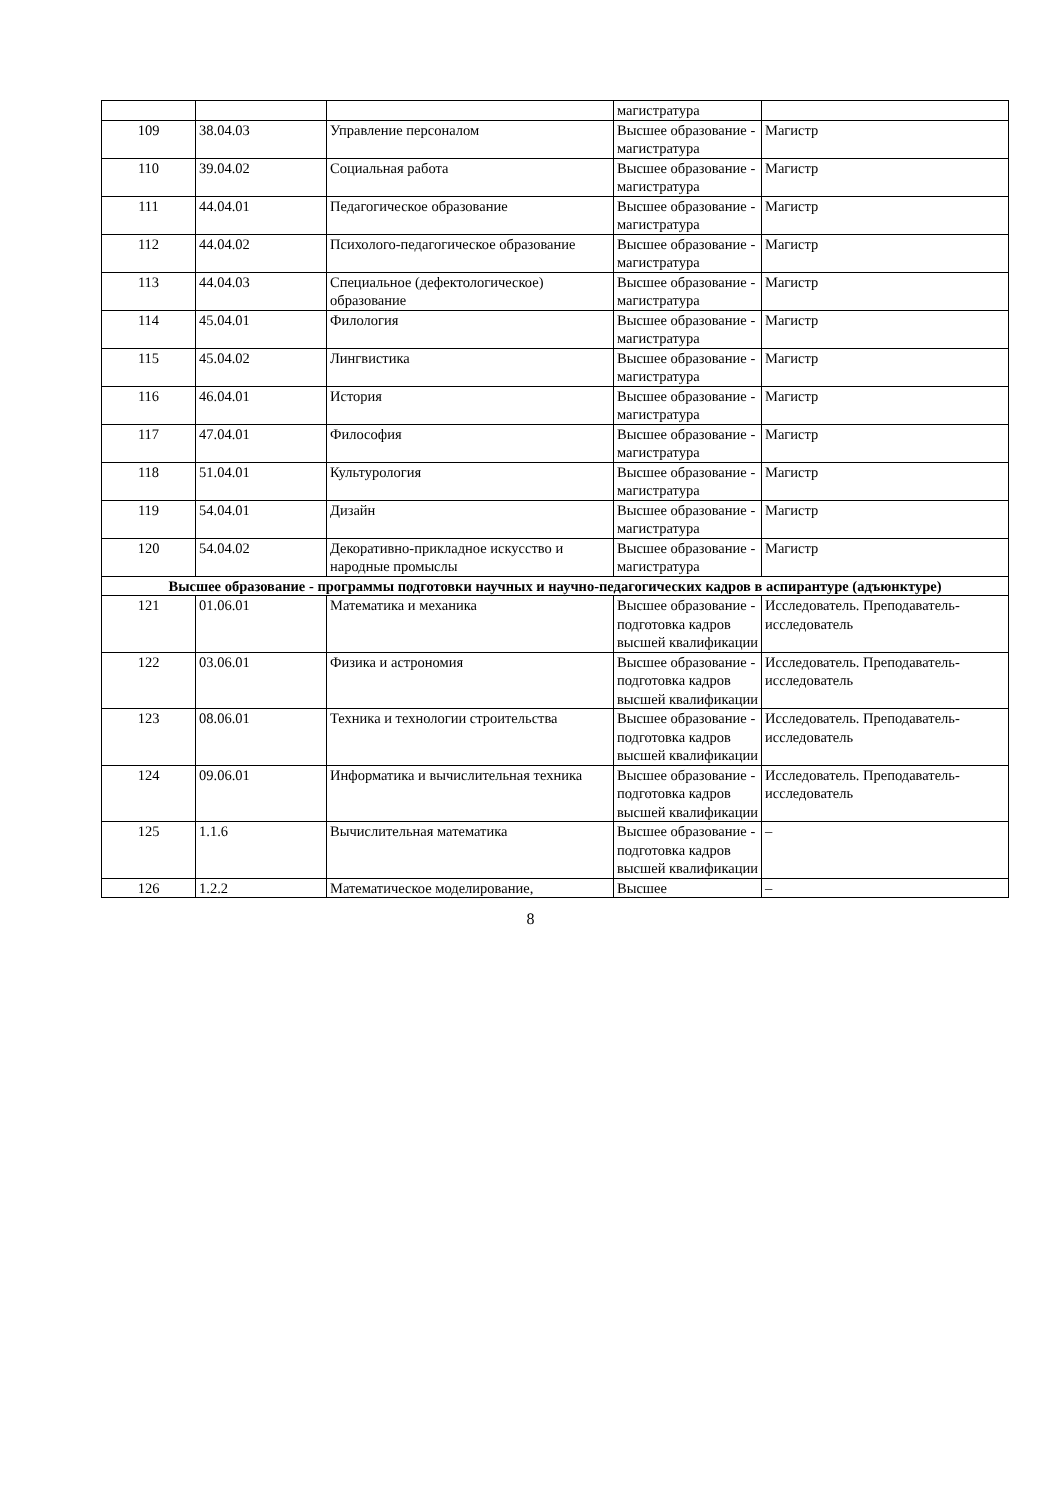| | | | магистратура | |
| 109 | 38.04.03 | Управление персоналом | Высшее образование - магистратура | Магистр |
| 110 | 39.04.02 | Социальная работа | Высшее образование - магистратура | Магистр |
| 111 | 44.04.01 | Педагогическое образование | Высшее образование - магистратура | Магистр |
| 112 | 44.04.02 | Психолого-педагогическое образование | Высшее образование - магистратура | Магистр |
| 113 | 44.04.03 | Специальное (дефектологическое) образование | Высшее образование - магистратура | Магистр |
| 114 | 45.04.01 | Филология | Высшее образование - магистратура | Магистр |
| 115 | 45.04.02 | Лингвистика | Высшее образование - магистратура | Магистр |
| 116 | 46.04.01 | История | Высшее образование - магистратура | Магистр |
| 117 | 47.04.01 | Философия | Высшее образование - магистратура | Магистр |
| 118 | 51.04.01 | Культурология | Высшее образование - магистратура | Магистр |
| 119 | 54.04.01 | Дизайн | Высшее образование - магистратура | Магистр |
| 120 | 54.04.02 | Декоративно-прикладное искусство и народные промыслы | Высшее образование - магистратура | Магистр |
| Высшее образование - программы подготовки научных и научно-педагогических кадров в аспирантуре (адъюнктуре) | | | | |
| 121 | 01.06.01 | Математика и механика | Высшее образование - подготовка кадров высшей квалификации | Исследователь. Преподаватель-исследователь |
| 122 | 03.06.01 | Физика и астрономия | Высшее образование - подготовка кадров высшей квалификации | Исследователь. Преподаватель-исследователь |
| 123 | 08.06.01 | Техника и технологии строительства | Высшее образование - подготовка кадров высшей квалификации | Исследователь. Преподаватель-исследователь |
| 124 | 09.06.01 | Информатика и вычислительная техника | Высшее образование - подготовка кадров высшей квалификации | Исследователь. Преподаватель-исследователь |
| 125 | 1.1.6 | Вычислительная математика | Высшее образование - подготовка кадров высшей квалификации | – |
| 126 | 1.2.2 | Математическое моделирование, | Высшее | – |
8